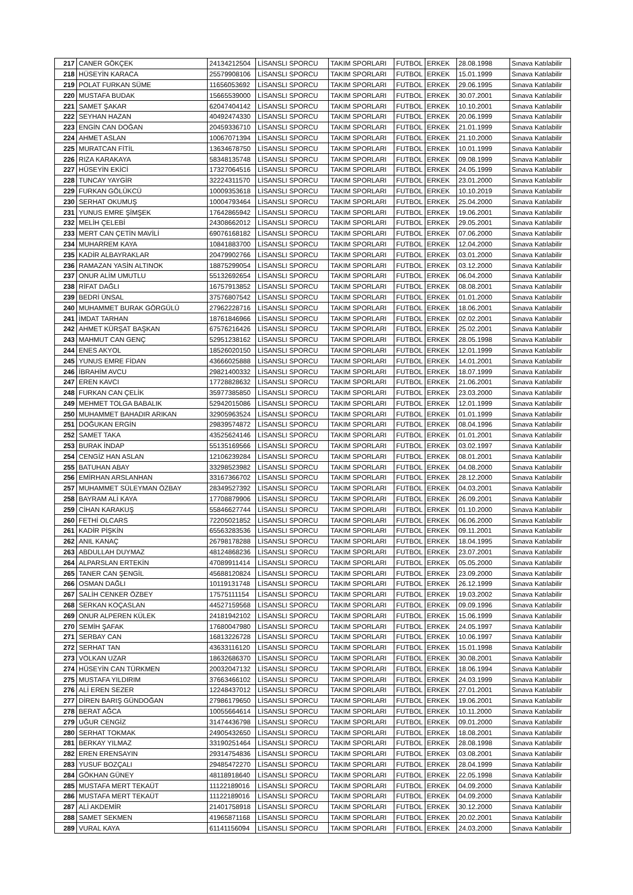| 217 | CANER GÖKÇEK | 24134212504 | LİSANSLI SPORCU | TAKIM SPORLARI | FUTBOL | ERKEK | 28.08.1998 | Sınava Katılabilir |
| 218 | HÜSEYİN KARACA | 25579908106 | LİSANSLI SPORCU | TAKIM SPORLARI | FUTBOL | ERKEK | 15.01.1999 | Sınava Katılabilir |
| 219 | POLAT FURKAN SÜME | 11656053692 | LİSANSLI SPORCU | TAKIM SPORLARI | FUTBOL | ERKEK | 29.06.1995 | Sınava Katılabilir |
| 220 | MUSTAFA BUDAK | 15665539000 | LİSANSLI SPORCU | TAKIM SPORLARI | FUTBOL | ERKEK | 30.07.2001 | Sınava Katılabilir |
| 221 | SAMET ŞAKAR | 62047404142 | LİSANSLI SPORCU | TAKIM SPORLARI | FUTBOL | ERKEK | 10.10.2001 | Sınava Katılabilir |
| 222 | SEYHAN HAZAN | 40492474330 | LİSANSLI SPORCU | TAKIM SPORLARI | FUTBOL | ERKEK | 20.06.1999 | Sınava Katılabilir |
| 223 | ENGİN CAN DOĞAN | 20459336710 | LİSANSLI SPORCU | TAKIM SPORLARI | FUTBOL | ERKEK | 21.01.1999 | Sınava Katılabilir |
| 224 | AHMET ASLAN | 10067071394 | LİSANSLI SPORCU | TAKIM SPORLARI | FUTBOL | ERKEK | 21.10.2000 | Sınava Katılabilir |
| 225 | MURATCAN FİTİL | 13634678750 | LİSANSLI SPORCU | TAKIM SPORLARI | FUTBOL | ERKEK | 10.01.1999 | Sınava Katılabilir |
| 226 | RIZA KARAKAYA | 58348135748 | LİSANSLI SPORCU | TAKIM SPORLARI | FUTBOL | ERKEK | 09.08.1999 | Sınava Katılabilir |
| 227 | HÜSEYİN EKİCİ | 17327064516 | LİSANSLI SPORCU | TAKIM SPORLARI | FUTBOL | ERKEK | 24.05.1999 | Sınava Katılabilir |
| 228 | TUNCAY YAYGİR | 32224311570 | LİSANSLI SPORCU | TAKIM SPORLARI | FUTBOL | ERKEK | 23.01.2000 | Sınava Katılabilir |
| 229 | FURKAN GÖLÜKCÜ | 10009353618 | LİSANSLI SPORCU | TAKIM SPORLARI | FUTBOL | ERKEK | 10.10.2019 | Sınava Katılabilir |
| 230 | SERHAT OKUMUŞ | 10004793464 | LİSANSLI SPORCU | TAKIM SPORLARI | FUTBOL | ERKEK | 25.04.2000 | Sınava Katılabilir |
| 231 | YUNUS EMRE ŞİMŞEK | 17642865942 | LİSANSLI SPORCU | TAKIM SPORLARI | FUTBOL | ERKEK | 19.06.2001 | Sınava Katılabilir |
| 232 | MELİH ÇELEBİ | 24308662012 | LİSANSLI SPORCU | TAKIM SPORLARI | FUTBOL | ERKEK | 29.05.2001 | Sınava Katılabilir |
| 233 | MERT CAN ÇETİN MAVİLİ | 69076168182 | LİSANSLI SPORCU | TAKIM SPORLARI | FUTBOL | ERKEK | 07.06.2000 | Sınava Katılabilir |
| 234 | MUHARREM KAYA | 10841883700 | LİSANSLI SPORCU | TAKIM SPORLARI | FUTBOL | ERKEK | 12.04.2000 | Sınava Katılabilir |
| 235 | KADİR ALBAYRAKLAR | 20479902766 | LİSANSLI SPORCU | TAKIM SPORLARI | FUTBOL | ERKEK | 03.01.2000 | Sınava Katılabilir |
| 236 | RAMAZAN YASİN ALTINOK | 18875299054 | LİSANSLI SPORCU | TAKIM SPORLARI | FUTBOL | ERKEK | 03.12.2000 | Sınava Katılabilir |
| 237 | ONUR ALİM UMUTLU | 55132692654 | LİSANSLI SPORCU | TAKIM SPORLARI | FUTBOL | ERKEK | 06.04.2000 | Sınava Katılabilir |
| 238 | RİFAT DAĞLI | 16757913852 | LİSANSLI SPORCU | TAKIM SPORLARI | FUTBOL | ERKEK | 08.08.2001 | Sınava Katılabilir |
| 239 | BEDRİ ÜNSAL | 37576807542 | LİSANSLI SPORCU | TAKIM SPORLARI | FUTBOL | ERKEK | 01.01.2000 | Sınava Katılabilir |
| 240 | MUHAMMET BURAK GÖRGÜLÜ | 27962228716 | LİSANSLI SPORCU | TAKIM SPORLARI | FUTBOL | ERKEK | 18.06.2001 | Sınava Katılabilir |
| 241 | İMDAT TARHAN | 18761846966 | LİSANSLI SPORCU | TAKIM SPORLARI | FUTBOL | ERKEK | 02.02.2001 | Sınava Katılabilir |
| 242 | AHMET KÜRŞAT BAŞKAN | 67576216426 | LİSANSLI SPORCU | TAKIM SPORLARI | FUTBOL | ERKEK | 25.02.2001 | Sınava Katılabilir |
| 243 | MAHMUT CAN GENÇ | 52951238162 | LİSANSLI SPORCU | TAKIM SPORLARI | FUTBOL | ERKEK | 28.05.1998 | Sınava Katılabilir |
| 244 | ENES AKYOL | 18526020150 | LİSANSLI SPORCU | TAKIM SPORLARI | FUTBOL | ERKEK | 12.01.1999 | Sınava Katılabilir |
| 245 | YUNUS EMRE FİDAN | 43666025888 | LİSANSLI SPORCU | TAKIM SPORLARI | FUTBOL | ERKEK | 14.01.2001 | Sınava Katılabilir |
| 246 | İBRAHİM AVCU | 29821400332 | LİSANSLI SPORCU | TAKIM SPORLARI | FUTBOL | ERKEK | 18.07.1999 | Sınava Katılabilir |
| 247 | EREN KAVCI | 17728828632 | LİSANSLI SPORCU | TAKIM SPORLARI | FUTBOL | ERKEK | 21.06.2001 | Sınava Katılabilir |
| 248 | FURKAN CAN ÇELİK | 35977385850 | LİSANSLI SPORCU | TAKIM SPORLARI | FUTBOL | ERKEK | 23.03.2000 | Sınava Katılabilir |
| 249 | MEHMET TOLGA BABALIK | 52942015086 | LİSANSLI SPORCU | TAKIM SPORLARI | FUTBOL | ERKEK | 12.01.1999 | Sınava Katılabilir |
| 250 | MUHAMMET BAHADIR ARIKAN | 32905963524 | LİSANSLI SPORCU | TAKIM SPORLARI | FUTBOL | ERKEK | 01.01.1999 | Sınava Katılabilir |
| 251 | DOĞUKAN ERGİN | 29839574872 | LİSANSLI SPORCU | TAKIM SPORLARI | FUTBOL | ERKEK | 08.04.1996 | Sınava Katılabilir |
| 252 | SAMET TAKA | 43525624146 | LİSANSLI SPORCU | TAKIM SPORLARI | FUTBOL | ERKEK | 01.01.2001 | Sınava Katılabilir |
| 253 | BURAK İNDAP | 55135169566 | LİSANSLI SPORCU | TAKIM SPORLARI | FUTBOL | ERKEK | 03.02.1997 | Sınava Katılabilir |
| 254 | CENGİZ HAN ASLAN | 12106239284 | LİSANSLI SPORCU | TAKIM SPORLARI | FUTBOL | ERKEK | 08.01.2001 | Sınava Katılabilir |
| 255 | BATUHAN ABAY | 33298523982 | LİSANSLI SPORCU | TAKIM SPORLARI | FUTBOL | ERKEK | 04.08.2000 | Sınava Katılabilir |
| 256 | EMİRHAN ARSLANHAN | 33167366702 | LİSANSLI SPORCU | TAKIM SPORLARI | FUTBOL | ERKEK | 28.12.2000 | Sınava Katılabilir |
| 257 | MUHAMMET SÜLEYMAN ÖZBAY | 28349527392 | LİSANSLI SPORCU | TAKIM SPORLARI | FUTBOL | ERKEK | 04.03.2001 | Sınava Katılabilir |
| 258 | BAYRAM ALİ KAYA | 17708879906 | LİSANSLI SPORCU | TAKIM SPORLARI | FUTBOL | ERKEK | 26.09.2001 | Sınava Katılabilir |
| 259 | CİHAN KARAKUŞ | 55846627744 | LİSANSLI SPORCU | TAKIM SPORLARI | FUTBOL | ERKEK | 01.10.2000 | Sınava Katılabilir |
| 260 | FETHİ OLCARS | 72205021852 | LİSANSLI SPORCU | TAKIM SPORLARI | FUTBOL | ERKEK | 06.06.2000 | Sınava Katılabilir |
| 261 | KADİR PİŞKİN | 65563283536 | LİSANSLI SPORCU | TAKIM SPORLARI | FUTBOL | ERKEK | 09.11.2001 | Sınava Katılabilir |
| 262 | ANIL KANAÇ | 26798178288 | LİSANSLI SPORCU | TAKIM SPORLARI | FUTBOL | ERKEK | 18.04.1995 | Sınava Katılabilir |
| 263 | ABDULLAH DUYMAZ | 48124868236 | LİSANSLI SPORCU | TAKIM SPORLARI | FUTBOL | ERKEK | 23.07.2001 | Sınava Katılabilir |
| 264 | ALPARSLAN ERTEKİN | 47089911414 | LİSANSLI SPORCU | TAKIM SPORLARI | FUTBOL | ERKEK | 05.05.2000 | Sınava Katılabilir |
| 265 | TANER CAN ŞENGİL | 45688120824 | LİSANSLI SPORCU | TAKIM SPORLARI | FUTBOL | ERKEK | 23.09.2000 | Sınava Katılabilir |
| 266 | OSMAN DAĞLI | 10119131748 | LİSANSLI SPORCU | TAKIM SPORLARI | FUTBOL | ERKEK | 26.12.1999 | Sınava Katılabilir |
| 267 | SALİH CENKER ÖZBEY | 17575111154 | LİSANSLI SPORCU | TAKIM SPORLARI | FUTBOL | ERKEK | 19.03.2002 | Sınava Katılabilir |
| 268 | SERKAN KOÇASLAN | 44527159568 | LİSANSLI SPORCU | TAKIM SPORLARI | FUTBOL | ERKEK | 09.09.1996 | Sınava Katılabilir |
| 269 | ONUR ALPEREN KÜLEK | 24181942102 | LİSANSLI SPORCU | TAKIM SPORLARI | FUTBOL | ERKEK | 15.06.1999 | Sınava Katılabilir |
| 270 | SEMİH ŞAFAK | 17680047980 | LİSANSLI SPORCU | TAKIM SPORLARI | FUTBOL | ERKEK | 24.05.1997 | Sınava Katılabilir |
| 271 | SERBAY CAN | 16813226728 | LİSANSLI SPORCU | TAKIM SPORLARI | FUTBOL | ERKEK | 10.06.1997 | Sınava Katılabilir |
| 272 | SERHAT TAN | 43633116120 | LİSANSLI SPORCU | TAKIM SPORLARI | FUTBOL | ERKEK | 15.01.1998 | Sınava Katılabilir |
| 273 | VOLKAN UZAR | 18632686370 | LİSANSLI SPORCU | TAKIM SPORLARI | FUTBOL | ERKEK | 30.08.2001 | Sınava Katılabilir |
| 274 | HÜSEYİN CAN TÜRKMEN | 20032047132 | LİSANSLI SPORCU | TAKIM SPORLARI | FUTBOL | ERKEK | 18.06.1994 | Sınava Katılabilir |
| 275 | MUSTAFA YILDIRIM | 37663466102 | LİSANSLI SPORCU | TAKIM SPORLARI | FUTBOL | ERKEK | 24.03.1999 | Sınava Katılabilir |
| 276 | ALİ EREN SEZER | 12248437012 | LİSANSLI SPORCU | TAKIM SPORLARI | FUTBOL | ERKEK | 27.01.2001 | Sınava Katılabilir |
| 277 | DİREN BARIŞ GÜNDOĞAN | 27986179650 | LİSANSLI SPORCU | TAKIM SPORLARI | FUTBOL | ERKEK | 19.06.2001 | Sınava Katılabilir |
| 278 | BERAT AĞCA | 10055664614 | LİSANSLI SPORCU | TAKIM SPORLARI | FUTBOL | ERKEK | 10.11.2000 | Sınava Katılabilir |
| 279 | UĞUR CENGİZ | 31474436798 | LİSANSLI SPORCU | TAKIM SPORLARI | FUTBOL | ERKEK | 09.01.2000 | Sınava Katılabilir |
| 280 | SERHAT TOKMAK | 24905432650 | LİSANSLI SPORCU | TAKIM SPORLARI | FUTBOL | ERKEK | 18.08.2001 | Sınava Katılabilir |
| 281 | BERKAY YILMAZ | 33190251464 | LİSANSLI SPORCU | TAKIM SPORLARI | FUTBOL | ERKEK | 28.08.1998 | Sınava Katılabilir |
| 282 | EREN ERENSAYIN | 29314754836 | LİSANSLI SPORCU | TAKIM SPORLARI | FUTBOL | ERKEK | 03.08.2001 | Sınava Katılabilir |
| 283 | YUSUF BOZÇALI | 29485472270 | LİSANSLI SPORCU | TAKIM SPORLARI | FUTBOL | ERKEK | 28.04.1999 | Sınava Katılabilir |
| 284 | GÖKHAN GÜNEY | 48118918640 | LİSANSLI SPORCU | TAKIM SPORLARI | FUTBOL | ERKEK | 22.05.1998 | Sınava Katılabilir |
| 285 | MUSTAFA MERT TEKAÜT | 11122189016 | LİSANSLI SPORCU | TAKIM SPORLARI | FUTBOL | ERKEK | 04.09.2000 | Sınava Katılabilir |
| 286 | MUSTAFA MERT TEKAÜT | 11122189016 | LİSANSLI SPORCU | TAKIM SPORLARI | FUTBOL | ERKEK | 04.09.2000 | Sınava Katılabilir |
| 287 | ALİ AKDEMİR | 21401758918 | LİSANSLI SPORCU | TAKIM SPORLARI | FUTBOL | ERKEK | 30.12.2000 | Sınava Katılabilir |
| 288 | SAMET SEKMEN | 41965871168 | LİSANSLI SPORCU | TAKIM SPORLARI | FUTBOL | ERKEK | 20.02.2001 | Sınava Katılabilir |
| 289 | VURAL KAYA | 61141156094 | LİSANSLI SPORCU | TAKIM SPORLARI | FUTBOL | ERKEK | 24.03.2000 | Sınava Katılabilir |